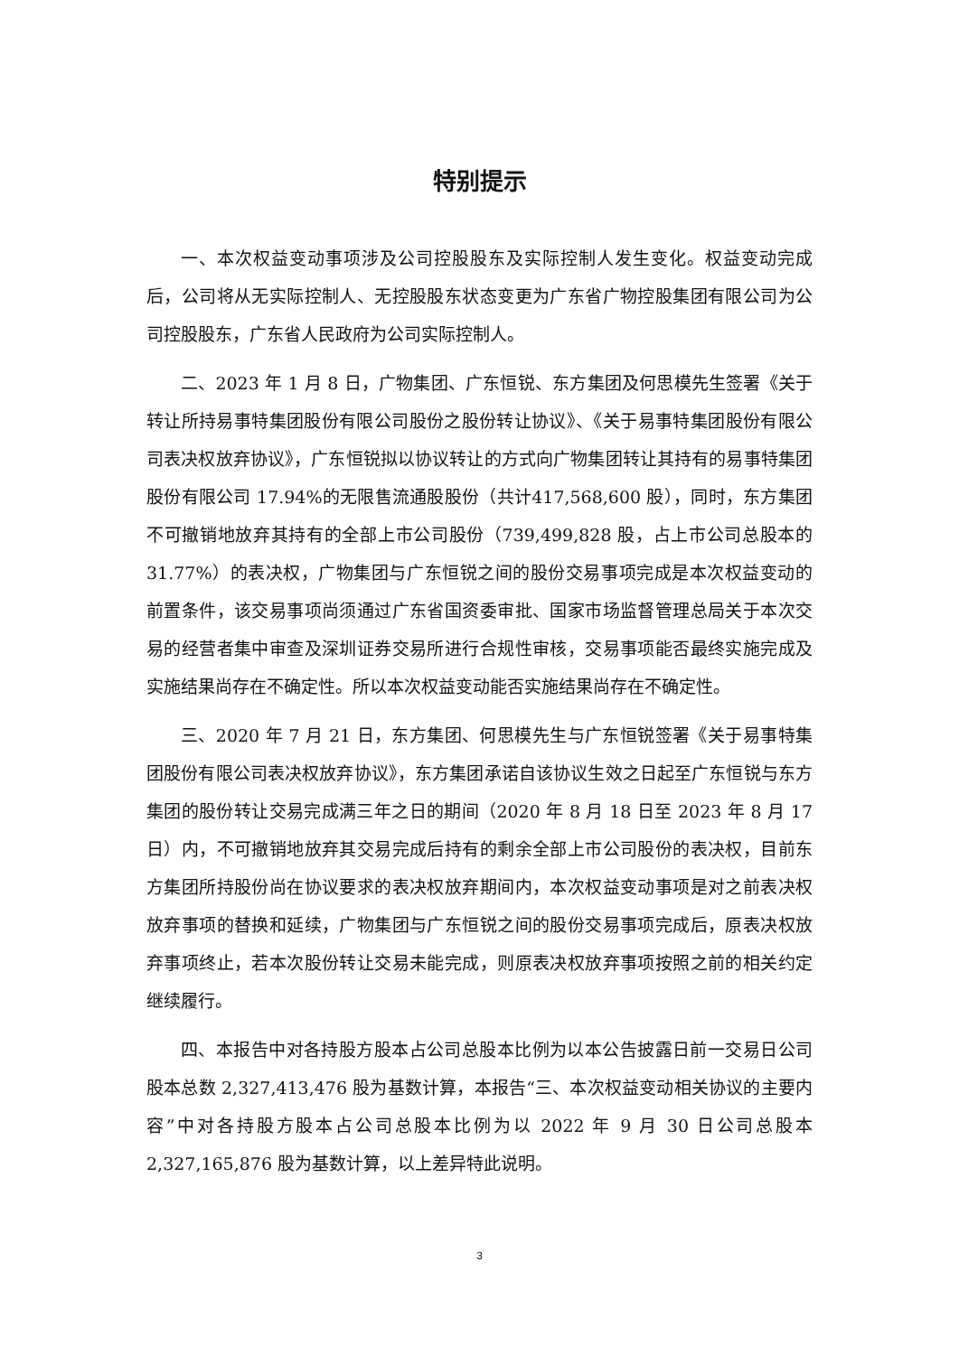特别提示
一、本次权益变动事项涉及公司控股股东及实际控制人发生变化。权益变动完成后，公司将从无实际控制人、无控股股东状态变更为广东省广物控股集团有限公司为公司控股股东，广东省人民政府为公司实际控制人。
二、2023 年 1 月 8 日，广物集团、广东恒锐、东方集团及何思模先生签署《关于转让所持易事特集团股份有限公司股份之股份转让协议》、《关于易事特集团股份有限公司表决权放弃协议》，广东恒锐拟以协议转让的方式向广物集团转让其持有的易事特集团股份有限公司 17.94%的无限售流通股股份（共计417,568,600 股），同时，东方集团不可撤销地放弃其持有的全部上市公司股份（739,499,828 股，占上市公司总股本的 31.77%）的表决权，广物集团与广东恒锐之间的股份交易事项完成是本次权益变动的前置条件，该交易事项尚须通过广东省国资委审批、国家市场监督管理总局关于本次交易的经营者集中审查及深圳证券交易所进行合规性审核，交易事项能否最终实施完成及实施结果尚存在不确定性。所以本次权益变动能否实施结果尚存在不确定性。
三、2020 年 7 月 21 日，东方集团、何思模先生与广东恒锐签署《关于易事特集团股份有限公司表决权放弃协议》，东方集团承诺自该协议生效之日起至广东恒锐与东方集团的股份转让交易完成满三年之日的期间（2020 年 8 月 18 日至 2023 年 8 月 17 日）内，不可撤销地放弃其交易完成后持有的剩余全部上市公司股份的表决权，目前东方集团所持股份尚在协议要求的表决权放弃期间内，本次权益变动事项是对之前表决权放弃事项的替换和延续，广物集团与广东恒锐之间的股份交易事项完成后，原表决权放弃事项终止，若本次股份转让交易未能完成，则原表决权放弃事项按照之前的相关约定继续履行。
四、本报告中对各持股方股本占公司总股本比例为以本公告披露日前一交易日公司股本总数 2,327,413,476 股为基数计算，本报告“三、本次权益变动相关协议的主要内容”中对各持股方股本占公司总股本比例为以 2022 年 9 月 30 日公司总股本 2,327,165,876 股为基数计算，以上差异特此说明。
3